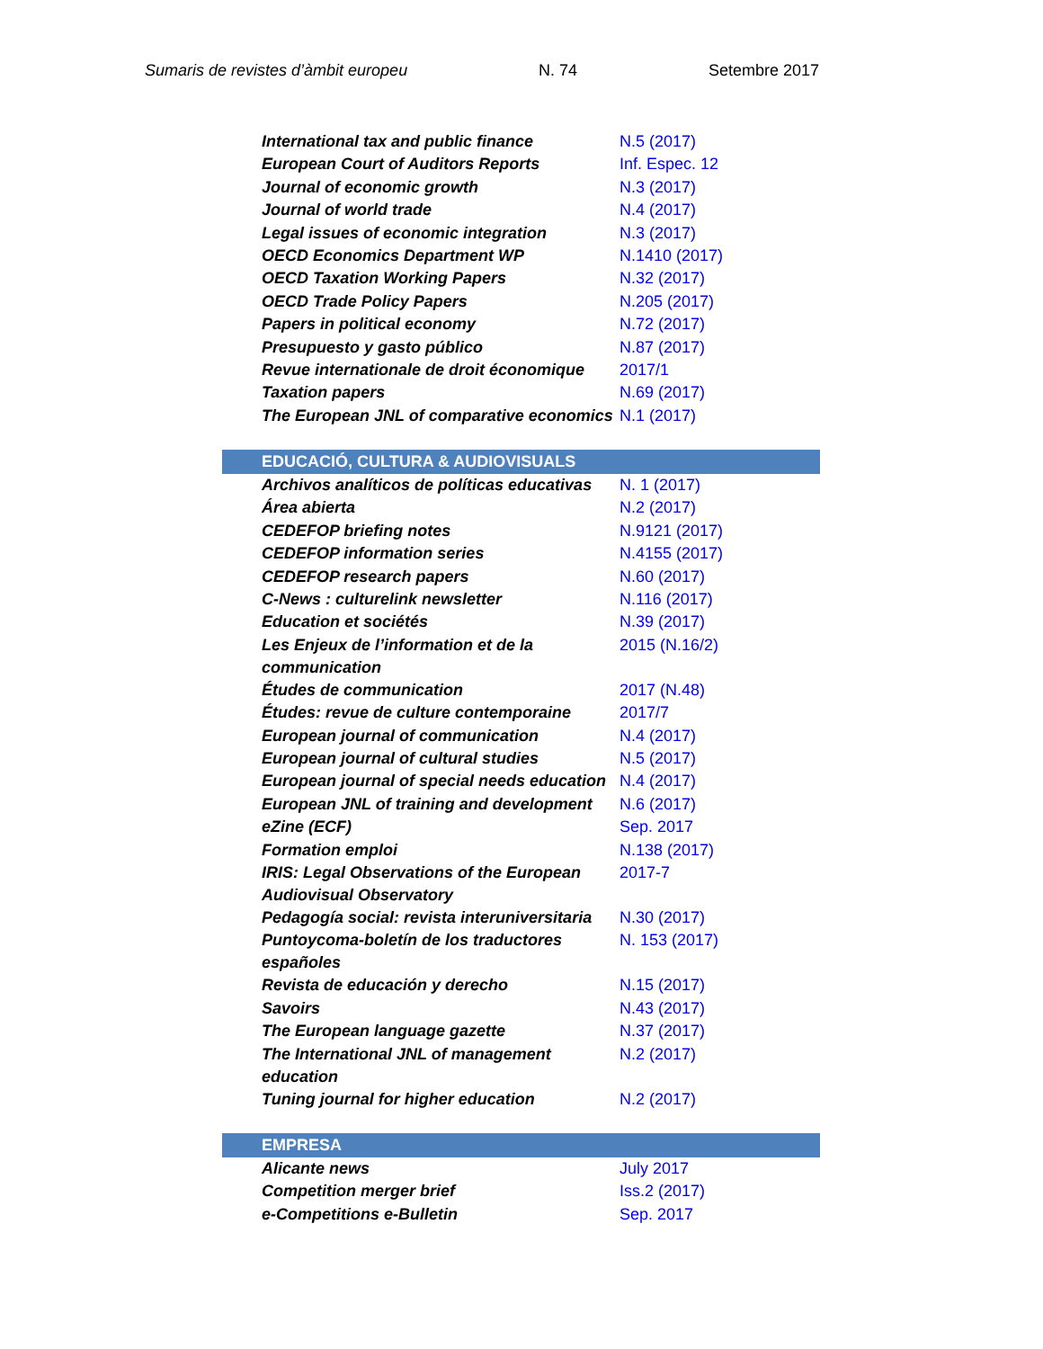Sumaris de revistes d’àmbit europeu N. 74 Setembre 2017
| International tax and public finance | N.5 (2017) |
| European Court of Auditors Reports | Inf. Espec. 12 |
| Journal of economic growth | N.3 (2017) |
| Journal of world trade | N.4 (2017) |
| Legal issues of economic integration | N.3 (2017) |
| OECD Economics Department WP | N.1410 (2017) |
| OECD Taxation Working Papers | N.32 (2017) |
| OECD Trade Policy Papers | N.205 (2017) |
| Papers in political economy | N.72 (2017) |
| Presupuesto y gasto público | N.87 (2017) |
| Revue internationale de droit économique | 2017/1 |
| Taxation papers | N.69 (2017) |
| The European JNL of comparative economics | N.1 (2017) |
| EDUCACIÓ, CULTURA & AUDIOVISUALS | |
| Archivos analíticos de políticas educativas | N. 1 (2017) |
| Área abierta | N.2 (2017) |
| CEDEFOP briefing notes | N.9121 (2017) |
| CEDEFOP information series | N.4155 (2017) |
| CEDEFOP research papers | N.60 (2017) |
| C-News : culturelink newsletter | N.116 (2017) |
| Education et sociétés | N.39 (2017) |
| Les Enjeux de l’information et de la communication | 2015 (N.16/2) |
| Études de communication | 2017 (N.48) |
| Études: revue de culture contemporaine | 2017/7 |
| European journal of communication | N.4 (2017) |
| European journal of cultural studies | N.5 (2017) |
| European journal of special needs education | N.4 (2017) |
| European JNL of training and development | N.6 (2017) |
| eZine (ECF) | Sep. 2017 |
| Formation emploi | N.138 (2017) |
| IRIS: Legal Observations of the European Audiovisual Observatory | 2017-7 |
| Pedagogía social: revista interuniversitaria | N.30 (2017) |
| Puntoycoma-boletín de los traductores españoles | N. 153 (2017) |
| Revista de educación y derecho | N.15 (2017) |
| Savoirs | N.43 (2017) |
| The European language gazette | N.37 (2017) |
| The International JNL of management education | N.2 (2017) |
| Tuning journal for higher education | N.2 (2017) |
| EMPRESA | |
| Alicante news | July 2017 |
| Competition merger brief | Iss.2 (2017) |
| e-Competitions e-Bulletin | Sep. 2017 |